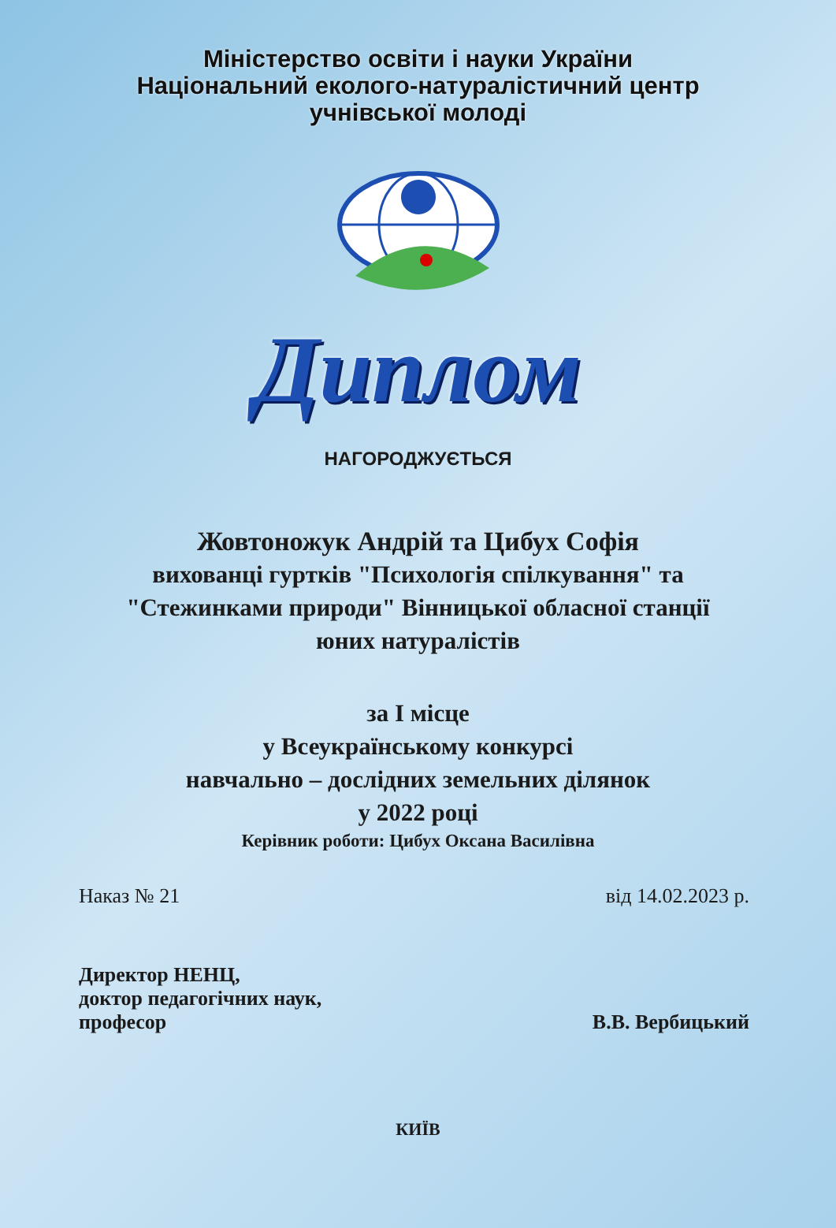Міністерство освіти і науки України
Національний еколого-натуралістичний центр
учнівської молоді
Диплом
НАГОРОДЖУЄТЬСЯ
Жовтоножук Андрій та Цибух Софія
вихованці гуртків "Психологія спілкування" та
"Стежинками природи" Вінницької обласної станції
юних натуралістів
за І місце
у Всеукраїнському конкурсі
навчально – дослідних земельних ділянок
у 2022 році
Керівник роботи: Цибух Оксана Василівна
Наказ № 21 від 14.02.2023 р.
Директор НЕНЦ,
доктор педагогічних наук,
професор В.В. Вербицький
КИЇВ